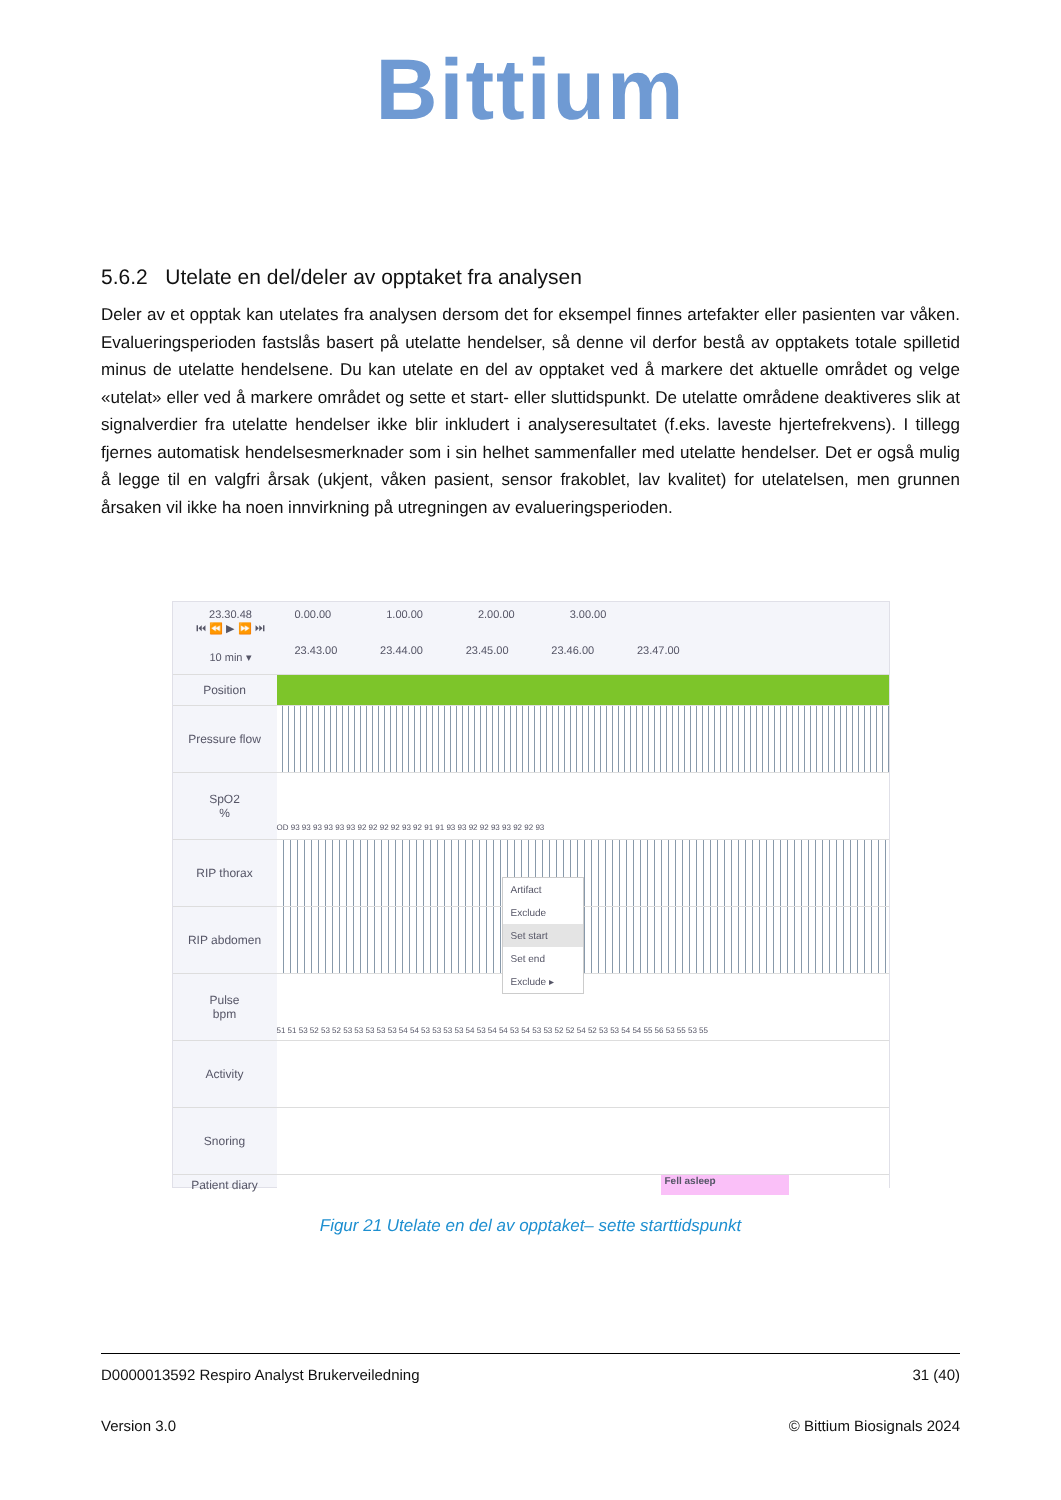Bittium
5.6.2 Utelate en del/deler av opptaket fra analysen
Deler av et opptak kan utelates fra analysen dersom det for eksempel finnes artefakter eller pasienten var våken. Evalueringsperioden fastslås basert på utelatte hendelser, så denne vil derfor bestå av opptakets totale spilletid minus de utelatte hendelsene. Du kan utelate en del av opptaket ved å markere det aktuelle området og velge «utelat» eller ved å markere området og sette et start- eller sluttidspunkt. De utelatte områdene deaktiveres slik at signalverdier fra utelatte hendelser ikke blir inkludert i analyseresultatet (f.eks. laveste hjertefrekvens). I tillegg fjernes automatisk hendelsesmerknader som i sin helhet sammenfaller med utelatte hendelser. Det er også mulig å legge til en valgfri årsak (ukjent, våken pasient, sensor frakoblet, lav kvalitet) for utelatelsen, men grunnen årsaken vil ikke ha noen innvirkning på utregningen av evalueringsperioden.
23.30.48
⏮ ⏪ ▶ ⏩ ⏭
10 min ▾
0.00.00 1.00.00 2.00.00 3.00.00
23.43.00 23.44.00 23.45.00 23.46.00 23.47.00
Position
Pressure flow
SpO2
%
OD 93 93 93 93 93 93 92 92 92 92 93 92 91 91 93 93 92 92 93 93 92 92 93
RIP thorax
RIP abdomen
Artifact
Exclude
Set start
Set end
Exclude ▸
Pulse
bpm
51 51 53 52 53 52 53 53 53 53 53 54 54 53 53 53 53 54 53 54 54 53 54 53 53 52 52 54 52 53 53 54 54 55 56 53 55 53 55
Activity
Snoring
Patient diary
Fell asleep
Figur 21 Utelate en del av opptaket– sette starttidspunkt
D0000013592 Respiro Analyst Brukerveiledning 31 (40)
Version 3.0 © Bittium Biosignals 2024